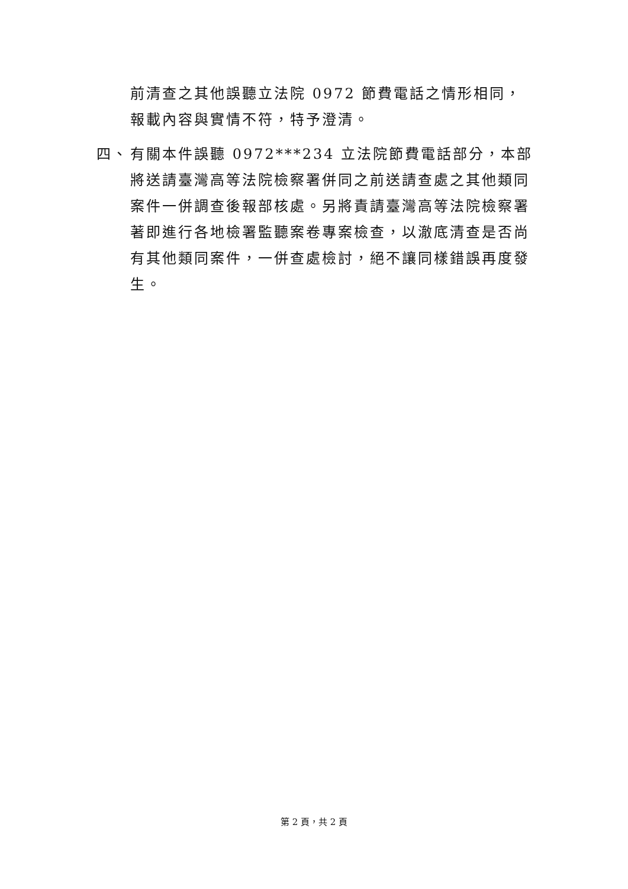前清查之其他誤聽立法院 0972 節費電話之情形相同，報載內容與實情不符，特予澄清。
四、 有關本件誤聽 0972***234 立法院節費電話部分，本部將送請臺灣高等法院檢察署併同之前送請查處之其他類同案件一併調查後報部核處。另將責請臺灣高等法院檢察署著即進行各地檢署監聽案卷專案檢查，以澈底清查是否尚有其他類同案件，一併查處檢討，絕不讓同樣錯誤再度發生。
第 2 頁，共 2 頁